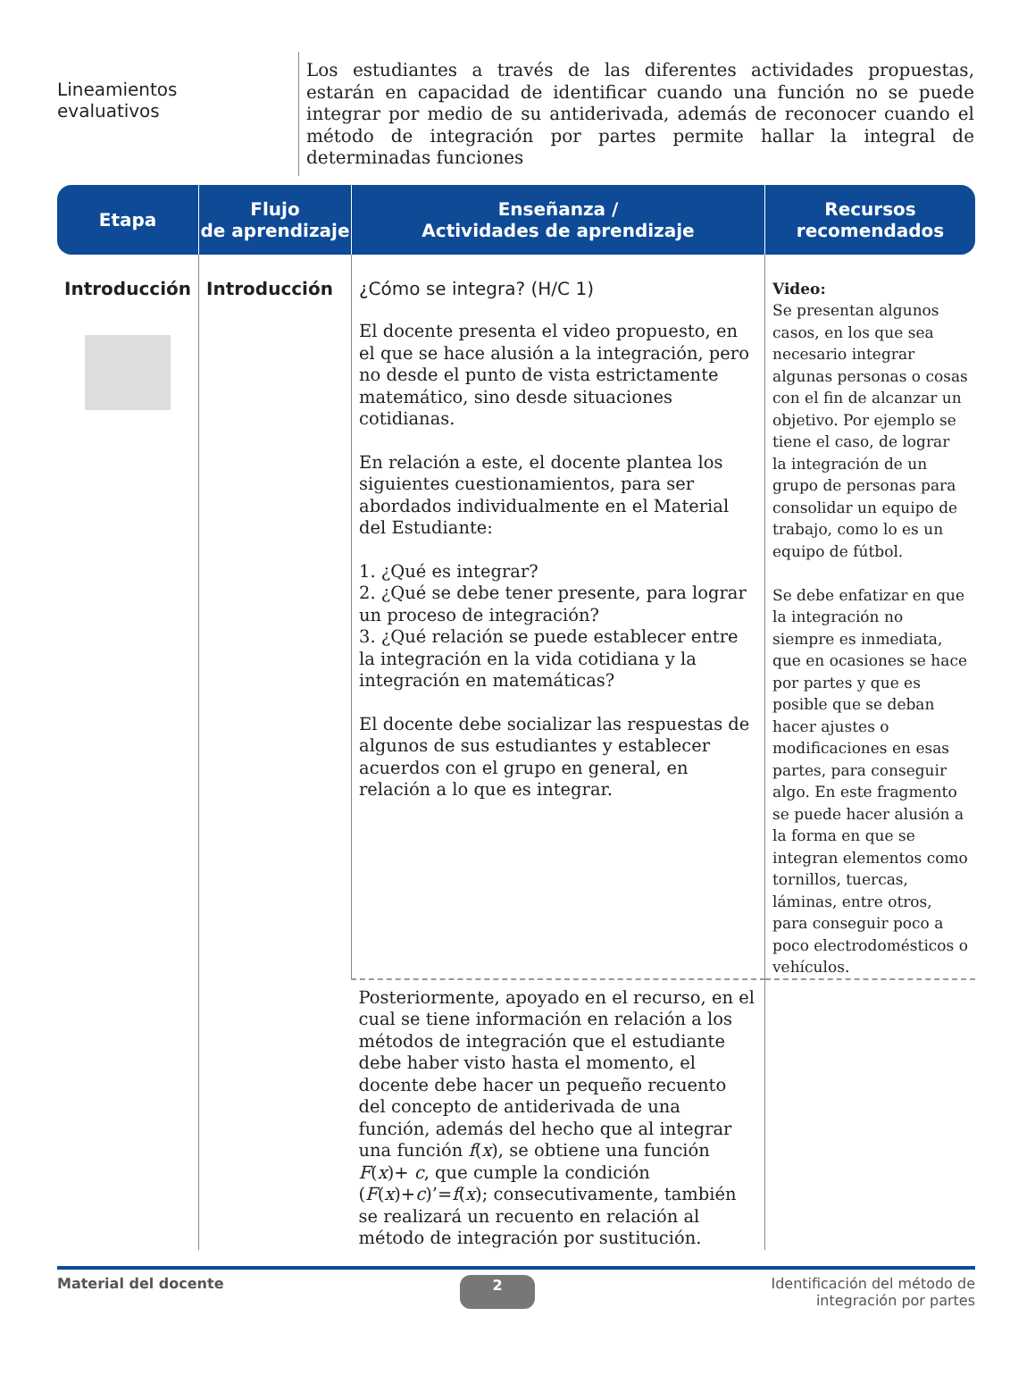Lineamientos
evaluativos
Los estudiantes a través de las diferentes actividades propuestas, estarán en capacidad de identificar cuando una función no se puede integrar por medio de su antiderivada, además de reconocer cuando el método de integración por partes permite hallar la integral de determinadas funciones
| Etapa | Flujo de aprendizaje | Enseñanza / Actividades de aprendizaje | Recursos recomendados |
| --- | --- | --- | --- |
| Introducción | Introducción | ¿Cómo se integra? (H/C 1) El docente presenta el video propuesto, en el que se hace alusión a la integración, pero no desde el punto de vista estrictamente matemático, sino desde situaciones cotidianas. En relación a este, el docente plantea los siguientes cuestionamientos, para ser abordados individualmente en el Material del Estudiante: 1. ¿Qué es integrar? 2. ¿Qué se debe tener presente, para lograr un proceso de integración? 3. ¿Qué relación se puede establecer entre la integración en la vida cotidiana y la integración en matemáticas? El docente debe socializar las respuestas de algunos de sus estudiantes y establecer acuerdos con el grupo en general, en relación a lo que es integrar. | Video: Se presentan algunos casos, en los que sea necesario integrar algunas personas o cosas con el fin de alcanzar un objetivo. Por ejemplo se tiene el caso, de lograr la integración de un grupo de personas para consolidar un equipo de trabajo, como lo es un equipo de fútbol. Se debe enfatizar en que la integración no siempre es inmediata, que en ocasiones se hace por partes y que es posible que se deban hacer ajustes o modificaciones en esas partes, para conseguir algo. En este fragmento se puede hacer alusión a la forma en que se integran elementos como tornillos, tuercas, láminas, entre otros, para conseguir poco a poco electrodomésticos o vehículos. |
| | | Posteriormente, apoyado en el recurso, en el cual se tiene información en relación a los métodos de integración que el estudiante debe haber visto hasta el momento, el docente debe hacer un pequeño recuento del concepto de antiderivada de una función, además del hecho que al integrar una función f ( x ), se obtiene una función F ( x )+ c , que cumple la condición ( F ( x )+ c )’= f ( x ); consecutivamente, también se realizará un recuento en relación al método de integración por sustitución. | |
Material del docente 2 Identificación del método de
integración por partes